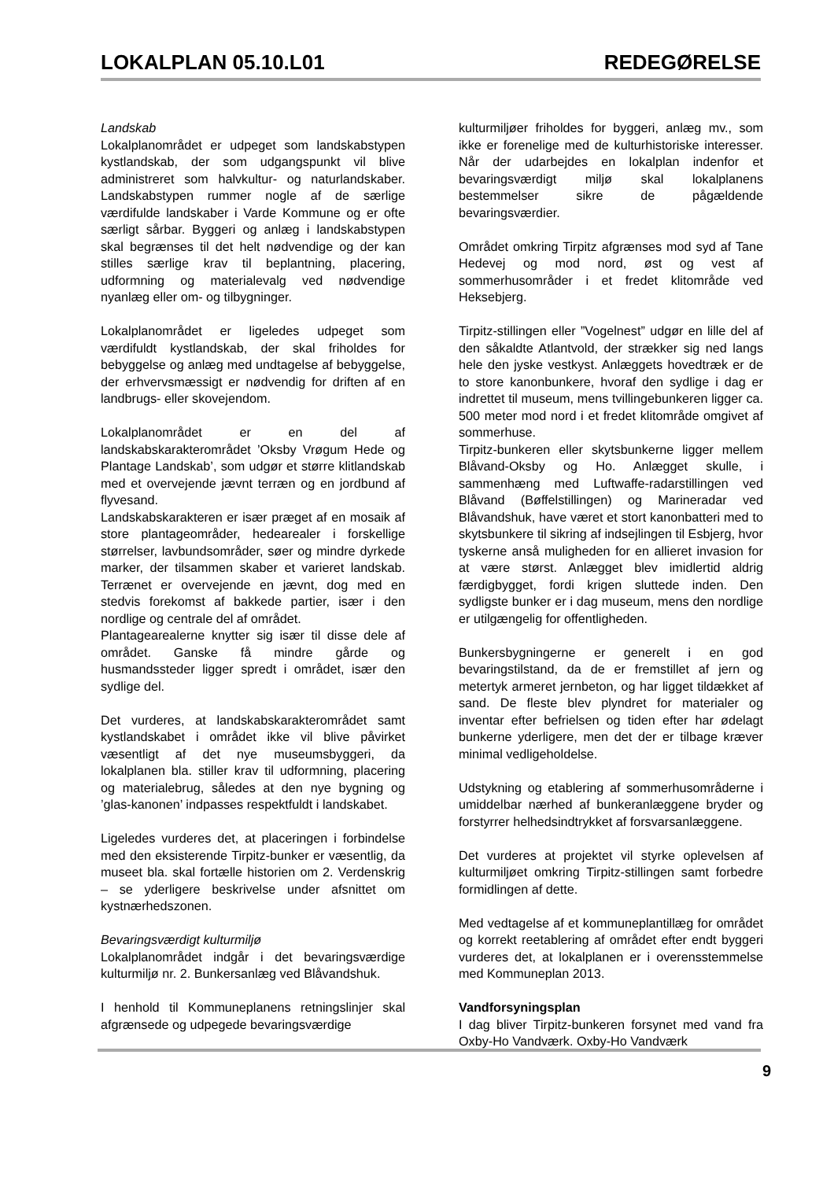LOKALPLAN 05.10.L01 REDEGØRELSE
Landskab
Lokalplanområdet er udpeget som landskabstypen kystlandskab, der som udgangspunkt vil blive administreret som halvkultur- og naturlandskaber. Landskabstypen rummer nogle af de særlige værdifulde landskaber i Varde Kommune og er ofte særligt sårbar. Byggeri og anlæg i landskabstypen skal begrænses til det helt nødvendige og der kan stilles særlige krav til beplantning, placering, udformning og materialevalg ved nødvendige nyanlæg eller om- og tilbygninger.
Lokalplanområdet er ligeledes udpeget som værdifuldt kystlandskab, der skal friholdes for bebyggelse og anlæg med undtagelse af bebyggelse, der erhvervsmæssigt er nødvendig for driften af en landbrugs- eller skovejendom.
Lokalplanområdet er en del af landskabskarakterområdet ’Oksby Vrøgum Hede og Plantage Landskab’, som udgør et større klitlandskab med et overvejende jævnt terræn og en jordbund af flyvesand.
Landskabskarakteren er især præget af en mosaik af store plantageområder, hedearealer i forskellige størrelser, lavbundsområder, søer og mindre dyrkede marker, der tilsammen skaber et varieret landskab. Terrænet er overvejende en jævnt, dog med en stedvis forekomst af bakkede partier, især i den nordlige og centrale del af området.
Plantagearealerne knytter sig især til disse dele af området. Ganske få mindre gårde og husmandssteder ligger spredt i området, især den sydlige del.
Det vurderes, at landskabskarakterområdet samt kystlandskabet i området ikke vil blive påvirket væsentligt af det nye museumsbyggeri, da lokalplanen bla. stiller krav til udformning, placering og materialebrug, således at den nye bygning og ’glas-kanonen’ indpasses respektfuldt i landskabet.
Ligeledes vurderes det, at placeringen i forbindelse med den eksisterende Tirpitz-bunker er væsentlig, da museet bla. skal fortælle historien om 2. Verdenskrig – se yderligere beskrivelse under afsnittet om kystnærhedszonen.
Bevaringsværdigt kulturmiljø
Lokalplanområdet indgår i det bevaringsværdige kulturmiljø nr. 2. Bunkersanlæg ved Blåvandshuk.
I henhold til Kommuneplanens retningslinjer skal afgrænsede og udpegede bevaringsværdige
kulturmiljøer friholdes for byggeri, anlæg mv., som ikke er forenelige med de kulturhistoriske interesser. Når der udarbejdes en lokalplan indenfor et bevaringsværdigt miljø skal lokalplanens bestemmelser sikre de pågældende bevaringsværdier.
Området omkring Tirpitz afgrænses mod syd af Tane Hedevej og mod nord, øst og vest af sommerhusområder i et fredet klitområde ved Heksebjerg.
Tirpitz-stillingen eller ”Vogelnest” udgør en lille del af den såkaldte Atlantvold, der strækker sig ned langs hele den jyske vestkyst. Anlæggets hovedtræk er de to store kanonbunkere, hvoraf den sydlige i dag er indrettet til museum, mens tvillingebunkeren ligger ca. 500 meter mod nord i et fredet klitområde omgivet af sommerhuse.
Tirpitz-bunkeren eller skytsbunkerne ligger mellem Blåvand-Oksby og Ho. Anlægget skulle, i sammenhæng med Luftwaffe-radarstillingen ved Blåvand (Bøffelstillingen) og Marineradar ved Blåvandshuk, have været et stort kanonbatteri med to skytsbunkere til sikring af indsejlingen til Esbjerg, hvor tyskerne anså muligheden for en allieret invasion for at være størst. Anlægget blev imidlertid aldrig færdigbygget, fordi krigen sluttede inden. Den sydligste bunker er i dag museum, mens den nordlige er utilgængelig for offentligheden.
Bunkersbygningerne er generelt i en god bevaringstilstand, da de er fremstillet af jern og metertyk armeret jernbeton, og har ligget tildækket af sand. De fleste blev plyndret for materialer og inventar efter befrielsen og tiden efter har ødelagt bunkerne yderligere, men det der er tilbage kræver minimal vedligeholdelse.
Udstykning og etablering af sommerhusområderne i umiddelbar nærhed af bunkeranlæggene bryder og forstyrrer helhedsindtrykket af forsvarsanlæggene.
Det vurderes at projektet vil styrke oplevelsen af kulturmiljøet omkring Tirpitz-stillingen samt forbedre formidlingen af dette.
Med vedtagelse af et kommuneplantillæg for området og korrekt reetablering af området efter endt byggeri vurderes det, at lokalplanen er i overensstemmelse med Kommuneplan 2013.
Vandforsyningsplan
I dag bliver Tirpitz-bunkeren forsynet med vand fra Oxby-Ho Vandværk. Oxby-Ho Vandværk
9